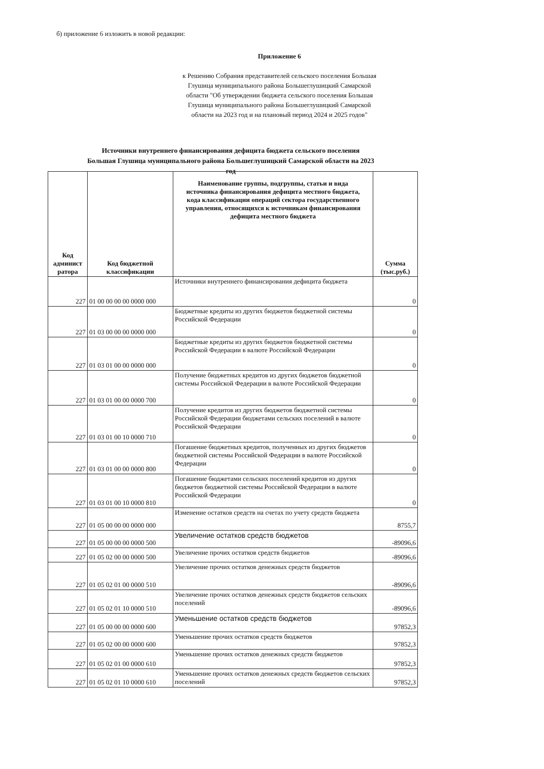б) приложение 6 изложить в новой редакции:
Приложение 6
к Решению Собрания представителей сельского поселения Большая Глушица муниципального района Большеглушицкий Самарской области "Об утверждении бюджета сельского поселения Большая Глушица муниципального района Большеглушицкий Самарской области на 2023 год и на плановый период 2024 и 2025 годов"
Источники внутреннего финансирования дефицита бюджета сельского поселения Большая Глушица муниципального района Большеглушицкий Самарской области на 2023 год
| Код админист ратора | Код бюджетной классификации | Наименование группы, подгруппы, статьи и вида источника финансирования дефицита местного бюджета, кода классификации операций сектора государственного управления, относящихся к источникам финансирования дефицита местного бюджета | Сумма (тыс.руб.) |
| --- | --- | --- | --- |
| 227 | 01 00 00 00 00 0000 000 | Источники внутреннего финансирования дефицита бюджета | 0 |
| 227 | 01 03 00 00 00 0000 000 | Бюджетные кредиты из других бюджетов бюджетной системы Российской Федерации | 0 |
| 227 | 01 03 01 00 00 0000 000 | Бюджетные кредиты из других бюджетов бюджетной системы Российской Федерации в валюте Российской Федерации | 0 |
| 227 | 01 03 01 00 00 0000 700 | Получение бюджетных кредитов из других бюджетов бюджетной системы Российской Федерации в валюте Российской Федерации | 0 |
| 227 | 01 03 01 00 10 0000 710 | Получение кредитов из других бюджетов бюджетной системы Российской Федерации бюджетами сельских поселений в валюте Российской Федерации | 0 |
| 227 | 01 03 01 00 00 0000 800 | Погашение бюджетных кредитов, полученных из других бюджетов бюджетной системы Российской Федерации в валюте Российской Федерации | 0 |
| 227 | 01 03 01 00 10 0000 810 | Погашение бюджетами сельских поселений кредитов из других бюджетов бюджетной системы Российской Федерации в валюте Российской Федерации | 0 |
| 227 | 01 05 00 00 00 0000 000 | Изменение остатков средств на счетах по учету средств бюджета | 8755,7 |
| 227 | 01 05 00 00 00 0000 500 | Увеличение остатков средств бюджетов | -89096,6 |
| 227 | 01 05 02 00 00 0000 500 | Увеличение прочих остатков средств бюджетов | -89096,6 |
| 227 | 01 05 02 01 00 0000 510 | Увеличение прочих остатков денежных средств бюджетов | -89096,6 |
| 227 | 01 05 02 01 10 0000 510 | Увеличение прочих остатков денежных средств бюджетов сельских поселений | -89096,6 |
| 227 | 01 05 00 00 00 0000 600 | Уменьшение остатков средств бюджетов | 97852,3 |
| 227 | 01 05 02 00 00 0000 600 | Уменьшение прочих остатков средств бюджетов | 97852,3 |
| 227 | 01 05 02 01 00 0000 610 | Уменьшение прочих остатков денежных средств бюджетов | 97852,3 |
| 227 | 01 05 02 01 10 0000 610 | Уменьшение прочих остатков денежных средств бюджетов сельских поселений | 97852,3 |